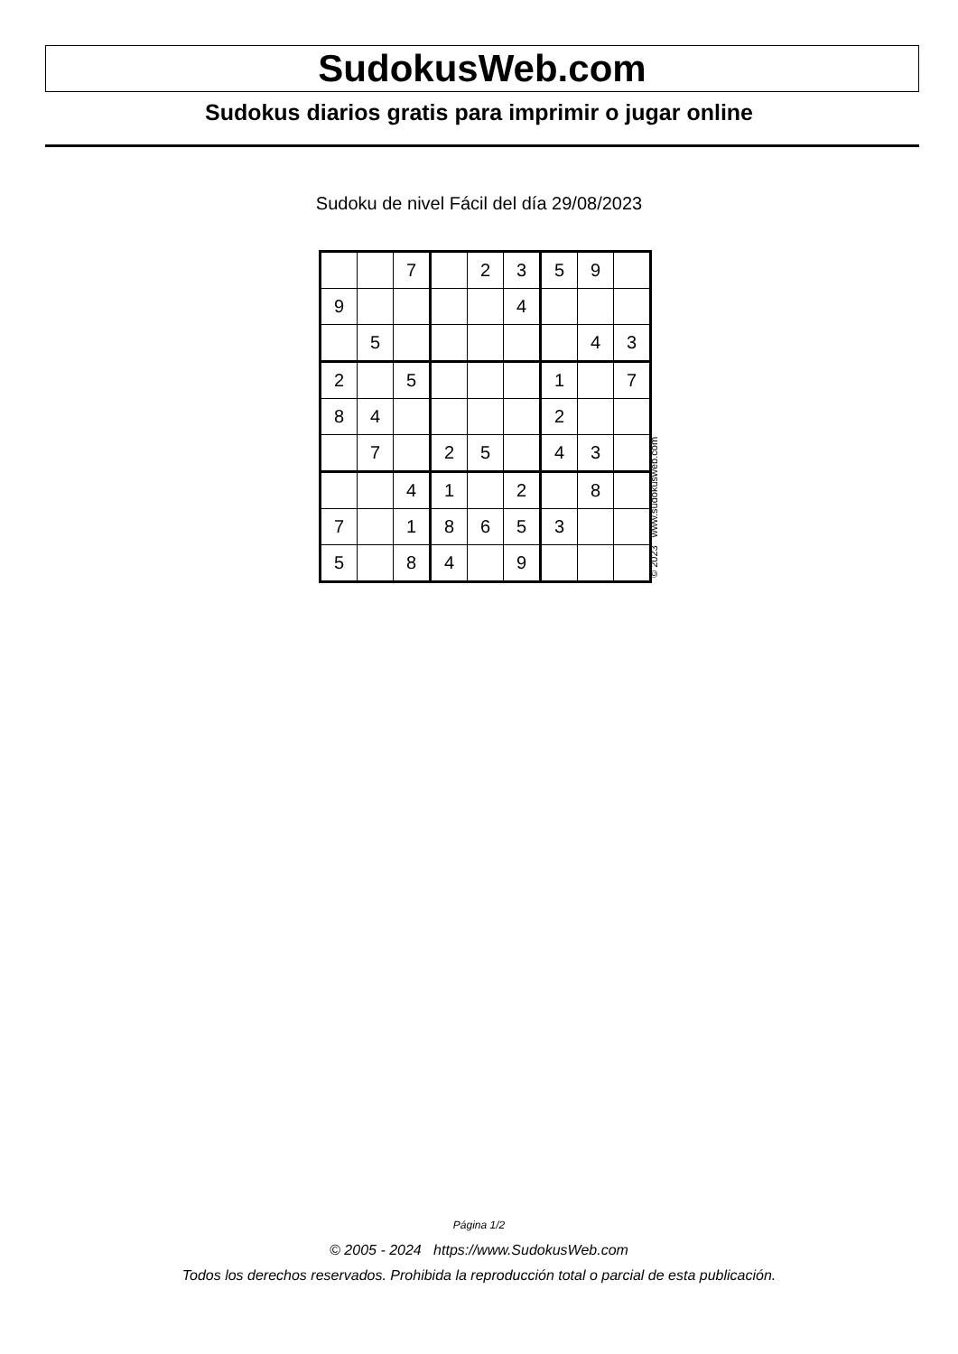SudokusWeb.com
Sudokus diarios gratis para imprimir o jugar online
Sudoku de nivel Fácil del día 29/08/2023
| | | 7 | | 2 | 3 | 5 | 9 | |
| 9 | | | | | 4 | | | |
| | 5 | | | | | | 4 | 3 |
| 2 | | 5 | | | | 1 | | 7 |
| 8 | 4 | | | | | 2 | | |
| | 7 | | 2 | 5 | | 4 | 3 | |
| | | 4 | 1 | | 2 | | 8 | |
| 7 | | 1 | 8 | 6 | 5 | 3 | | |
| 5 | | 8 | 4 | | 9 | | | |
© 2023 www.sudokusweb.com
Página 1/2
© 2005 - 2024 https://www.SudokusWeb.com
Todos los derechos reservados. Prohibida la reproducción total o parcial de esta publicación.